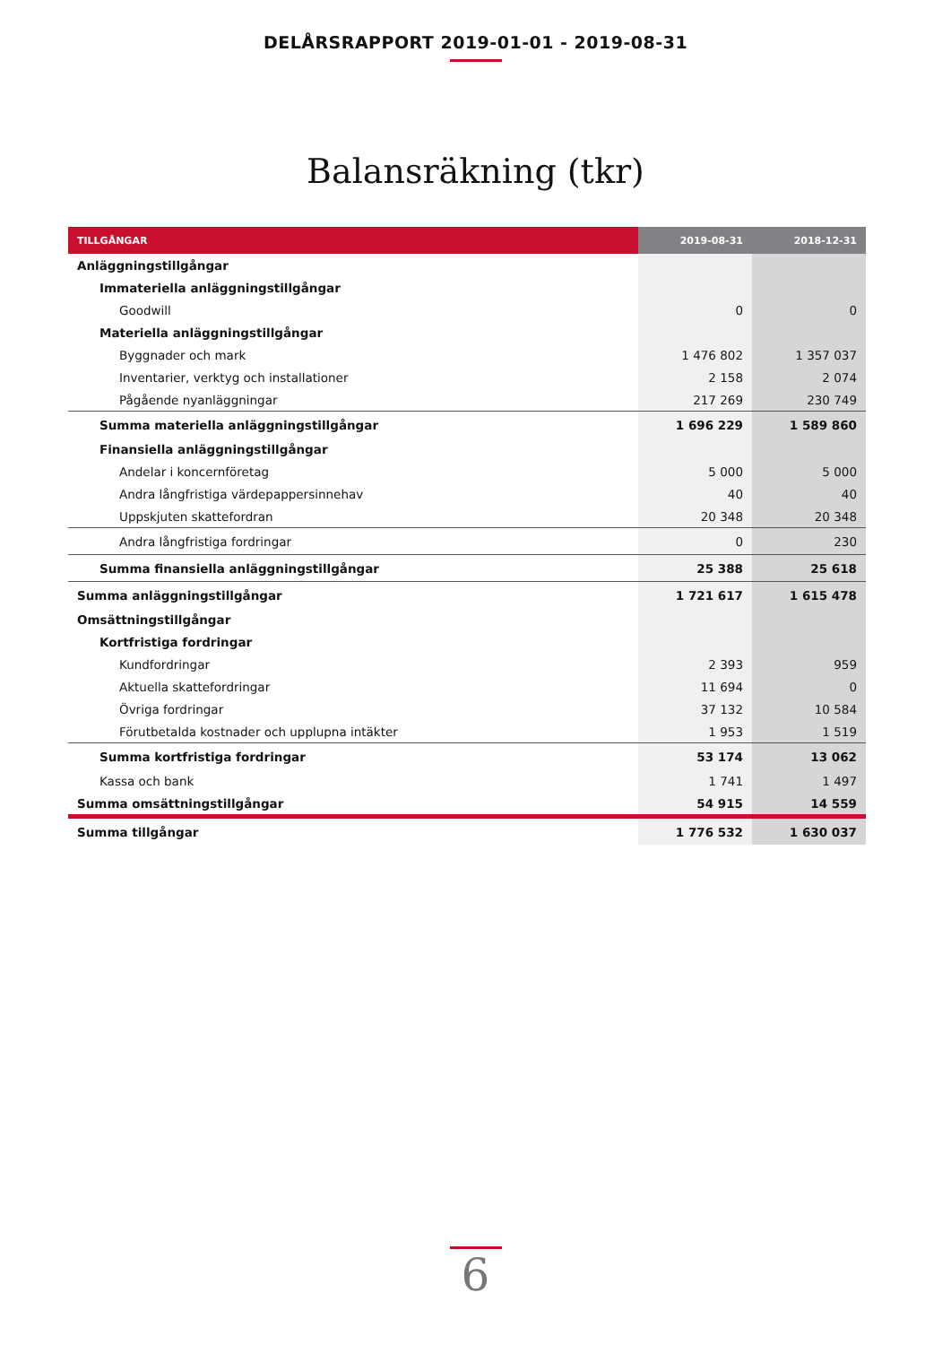DELÅRSRAPPORT 2019-01-01 - 2019-08-31
Balansräkning (tkr)
| TILLGÅNGAR | 2019-08-31 | 2018-12-31 |
| --- | --- | --- |
| Anläggningstillgångar | | |
| Immateriella anläggningstillgångar | | |
| Goodwill | 0 | 0 |
| Materiella anläggningstillgångar | | |
| Byggnader och mark | 1 476 802 | 1 357 037 |
| Inventarier, verktyg och installationer | 2 158 | 2 074 |
| Pågående nyanläggningar | 217 269 | 230 749 |
| Summa materiella anläggningstillgångar | 1 696 229 | 1 589 860 |
| Finansiella anläggningstillgångar | | |
| Andelar i koncernföretag | 5 000 | 5 000 |
| Andra långfristiga värdepappersinnehav | 40 | 40 |
| Uppskjuten skattefordran | 20 348 | 20 348 |
| Andra långfristiga fordringar | 0 | 230 |
| Summa finansiella anläggningstillgångar | 25 388 | 25 618 |
| Summa anläggningstillgångar | 1 721 617 | 1 615 478 |
| Omsättningstillgångar | | |
| Kortfristiga fordringar | | |
| Kundfordringar | 2 393 | 959 |
| Aktuella skattefordringar | 11 694 | 0 |
| Övriga fordringar | 37 132 | 10 584 |
| Förutbetalda kostnader och upplupna intäkter | 1 953 | 1 519 |
| Summa kortfristiga fordringar | 53 174 | 13 062 |
| Kassa och bank | 1 741 | 1 497 |
| Summa omsättningstillgångar | 54 915 | 14 559 |
| Summa tillgångar | 1 776 532 | 1 630 037 |
6